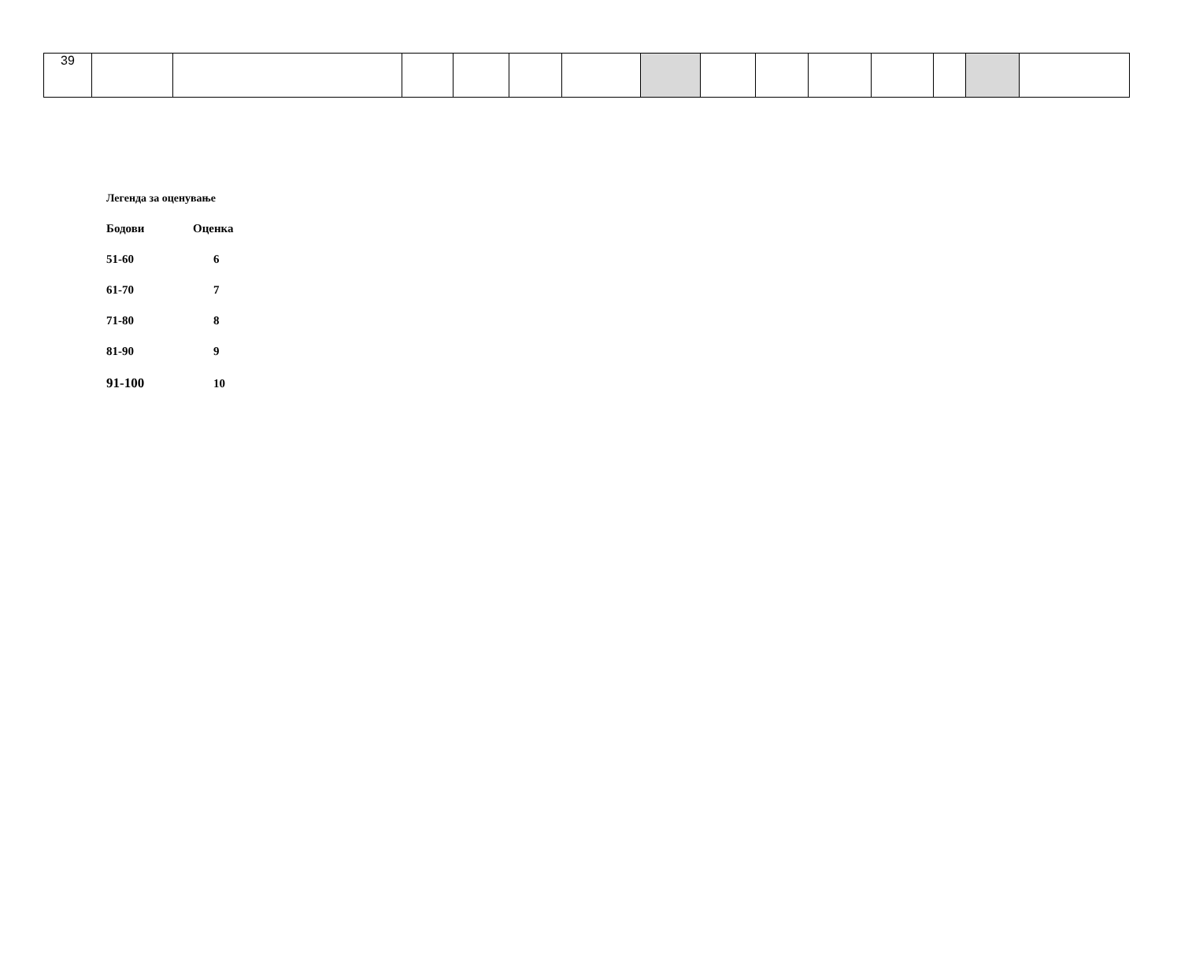| 39 | | | | | | | | | | | | | | |
Легенда за оценување
| Бодови | Оценка |
| 51-60 | 6 |
| 61-70 | 7 |
| 71-80 | 8 |
| 81-90 | 9 |
| 91-100 | 10 |